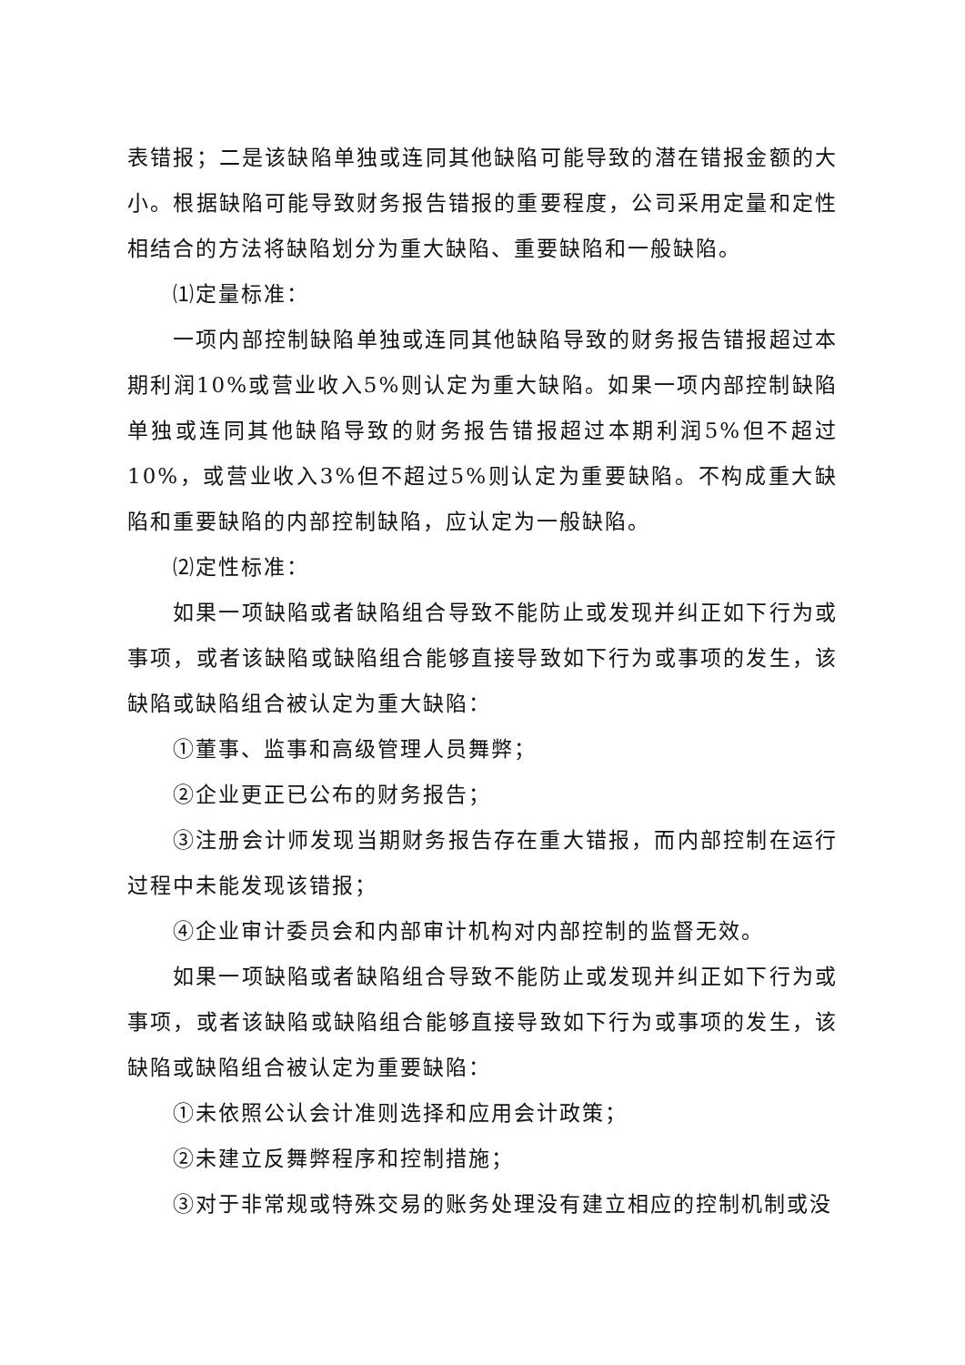表错报；二是该缺陷单独或连同其他缺陷可能导致的潜在错报金额的大小。根据缺陷可能导致财务报告错报的重要程度，公司采用定量和定性相结合的方法将缺陷划分为重大缺陷、重要缺陷和一般缺陷。
⑴定量标准：
一项内部控制缺陷单独或连同其他缺陷导致的财务报告错报超过本期利润10%或营业收入5%则认定为重大缺陷。如果一项内部控制缺陷单独或连同其他缺陷导致的财务报告错报超过本期利润5%但不超过10%，或营业收入3%但不超过5%则认定为重要缺陷。不构成重大缺陷和重要缺陷的内部控制缺陷，应认定为一般缺陷。
⑵定性标准：
如果一项缺陷或者缺陷组合导致不能防止或发现并纠正如下行为或事项，或者该缺陷或缺陷组合能够直接导致如下行为或事项的发生，该缺陷或缺陷组合被认定为重大缺陷：
①董事、监事和高级管理人员舞弊；
②企业更正已公布的财务报告；
③注册会计师发现当期财务报告存在重大错报，而内部控制在运行过程中未能发现该错报；
④企业审计委员会和内部审计机构对内部控制的监督无效。
如果一项缺陷或者缺陷组合导致不能防止或发现并纠正如下行为或事项，或者该缺陷或缺陷组合能够直接导致如下行为或事项的发生，该缺陷或缺陷组合被认定为重要缺陷：
①未依照公认会计准则选择和应用会计政策；
②未建立反舞弊程序和控制措施；
③对于非常规或特殊交易的账务处理没有建立相应的控制机制或没